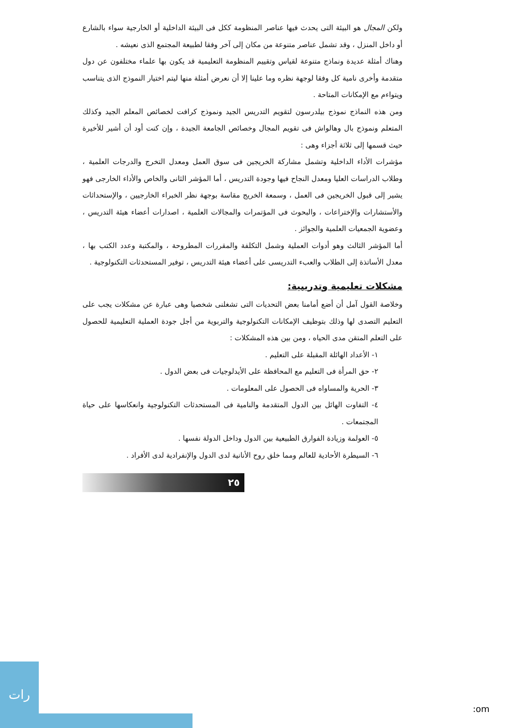ولكن المجال هو البيئة التى يحدث فيها عناصر المنظومة ككل فى البيئة الداخلية أو الخارجية سواء بالشارع أو داخل المنزل ، وقد تشمل عناصر متنوعة من مكان إلى آخر وفقا لطبيعة المجتمع الذى نعيشه .
وهناك أمثلة عديدة ونماذج متنوعة لقياس وتقييم المنظومة التعليمية قد يكون بها علماء مختلفون عن دول متقدمة وأخرى نامية كل وفقا لوجهة نظره وما علينا إلا أن نعرض أمثلة منها ليتم اختيار النموذج الذى يتناسب ويتواءم مع الإمكانات المتاحة .
ومن هذه النماذج نموذج بيلدرسون لتقويم التدريس الجيد ونموذج كرافت لخصائص المعلم الجيد وكذلك المتعلم ونموذج بال وهالواش فى تقويم المجال وخصائص الجامعة الجيدة ، وإن كنت أود أن أشير للأخيرة حيث قسمها إلى ثلاثة أجزاء وهى :
مؤشرات الأداء الداخلية وتشمل مشاركة الخريجين فى سوق العمل ومعدل التخرج والدرجات العلمية ، وطلاب الدراسات العليا ومعدل النجاح فيها وجودة التدريس ، أما المؤشر الثانى والخاص والأداء الخارجى فهو يشير إلى قبول الخريجين فى العمل ، وسمعة الخريج مقاسة بوجهة نظر الخبراء الخارجيين ، والإستحداثات والأستشارات والإختراعات ، والبحوث فى المؤتمرات والمجالات العلمية ، اصدارات أعضاء هيئة التدريس ، وعضوية الجمعيات العلمية والجوائز .
أما المؤشر الثالث وهو أدوات العملية وشمل التكلفة والمقررات المطروحة ، والمكتبة وعدد الكتب بها ، معدل الأساتذة إلى الطلاب والعبء التدريسى على أعضاء هيئة التدريس ، توفير المستحدثات التكنولوجية .
مشكلات تعليمية وتدريبية:
وخلاصة القول آمل أن أضع أمامنا بعض التحديات التى تشغلنى شخصيا وهى عبارة عن مشكلات يجب على التعليم التصدى لها وذلك بتوظيف الإمكانات التكنولوجية والتربوية من أجل جودة العملية التعليمية للحصول على التعلم المتقن مدى الحياه ، ومن بين هذه المشكلات :
١- الأعداد الهائلة المقبلة على التعليم .
٢- حق المرأة فى التعليم مع المحافظة على الأيدلوجيات فى بعض الدول .
٣- الحرية والمساواه فى الحصول على المعلومات .
٤- التفاوت الهائل بين الدول المتقدمة والنامية فى المستحدثات التكنولوجية وانعكاسها على حياة المجتمعات .
٥- العولمة وزيادة الفوارق الطبيعية بين الدول وداخل الدولة نفسها .
٦- السيطرة الأحادية للعالم ومما خلق روح الأنانية لدى الدول والإنفرادية لدى الأفراد .
٢٥
رات
:om